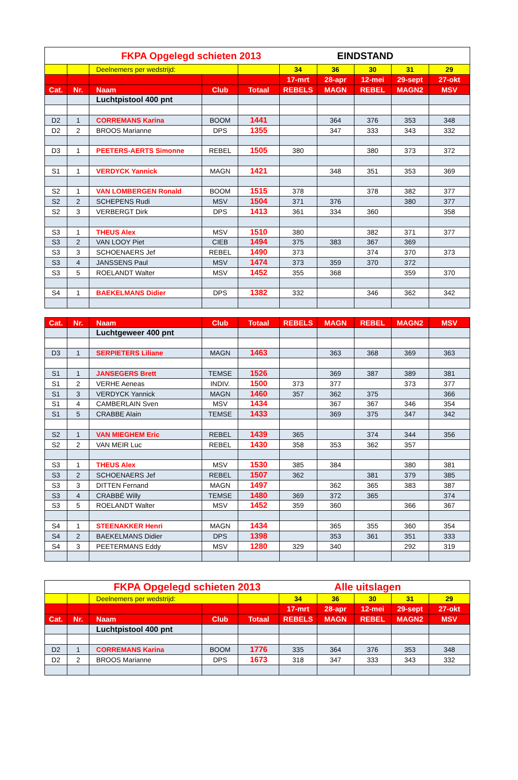| FKPA Opgelegd schieten 2013 EINDSTAND | | | | | | | | | |
| | | Deelnemers per wedstrijd: | | | 34 | 36 | 30 | 31 | 29 |
| | | | | | 17-mrt | 28-apr | 12-mei | 29-sept | 27-okt |
| Cat. | Nr. | Naam | Club | Totaal | REBELS | MAGN | REBEL | MAGN2 | MSV |
| | | Luchtpistool 400 pnt | | | | | | | |
| D2 | 1 | CORREMANS Karina | BOOM | 1441 | | 364 | 376 | 353 | 348 |
| D2 | 2 | BROOS Marianne | DPS | 1355 | | 347 | 333 | 343 | 332 |
| D3 | 1 | PEETERS-AERTS Simonne | REBEL | 1505 | 380 | | 380 | 373 | 372 |
| S1 | 1 | VERDYCK Yannick | MAGN | 1421 | | 348 | 351 | 353 | 369 |
| S2 | 1 | VAN LOMBERGEN Ronald | BOOM | 1515 | 378 | | 378 | 382 | 377 |
| S2 | 2 | SCHEPENS Rudi | MSV | 1504 | 371 | 376 | | 380 | 377 |
| S2 | 3 | VERBERGT Dirk | DPS | 1413 | 361 | 334 | 360 | | 358 |
| S3 | 1 | THEUS Alex | MSV | 1510 | 380 | | 382 | 371 | 377 |
| S3 | 2 | VAN LOOY Piet | CIEB | 1494 | 375 | 383 | 367 | 369 | |
| S3 | 3 | SCHOENAERS Jef | REBEL | 1490 | 373 | | 374 | 370 | 373 |
| S3 | 4 | JANSSENS Paul | MSV | 1474 | 373 | 359 | 370 | 372 | |
| S3 | 5 | ROELANDT Walter | MSV | 1452 | 355 | 368 | | 359 | 370 |
| S4 | 1 | BAEKELMANS Didier | DPS | 1382 | 332 | | 346 | 362 | 342 |
| Cat. | Nr. | Naam | Club | Totaal | REBELS | MAGN | REBEL | MAGN2 | MSV |
| --- | --- | --- | --- | --- | --- | --- | --- | --- | --- |
| | | Luchtgeweer 400 pnt | | | | | | | |
| D3 | 1 | SERPIETERS Liliane | MAGN | 1463 | | 363 | 368 | 369 | 363 |
| S1 | 1 | JANSEGERS Brett | TEMSE | 1526 | | 369 | 387 | 389 | 381 |
| S1 | 2 | VERHE Aeneas | INDIV. | 1500 | 373 | 377 | | 373 | 377 |
| S1 | 3 | VERDYCK Yannick | MAGN | 1460 | 357 | 362 | 375 | | 366 |
| S1 | 4 | CAMBERLAIN Sven | MSV | 1434 | | 367 | 367 | 346 | 354 |
| S1 | 5 | CRABBE Alain | TEMSE | 1433 | | 369 | 375 | 347 | 342 |
| S2 | 1 | VAN MIEGHEM Eric | REBEL | 1439 | 365 | | 374 | 344 | 356 |
| S2 | 2 | VAN MEIR Luc | REBEL | 1430 | 358 | 353 | 362 | 357 | |
| S3 | 1 | THEUS Alex | MSV | 1530 | 385 | 384 | | 380 | 381 |
| S3 | 2 | SCHOENAERS Jef | REBEL | 1507 | 362 | | 381 | 379 | 385 |
| S3 | 3 | DITTEN Fernand | MAGN | 1497 | | 362 | 365 | 383 | 387 |
| S3 | 4 | CRABBÉ Willy | TEMSE | 1480 | 369 | 372 | 365 | | 374 |
| S3 | 5 | ROELANDT Walter | MSV | 1452 | 359 | 360 | | 366 | 367 |
| S4 | 1 | STEENAKKER Henri | MAGN | 1434 | | 365 | 355 | 360 | 354 |
| S4 | 2 | BAEKELMANS Didier | DPS | 1398 | | 353 | 361 | 351 | 333 |
| S4 | 3 | PEETERMANS Eddy | MSV | 1280 | 329 | 340 | | 292 | 319 |
| FKPA Opgelegd schieten 2013 Alle uitslagen | | | | | | | | | |
| | | Deelnemers per wedstrijd: | | | 34 | 36 | 30 | 31 | 29 |
| | | | | | 17-mrt | 28-apr | 12-mei | 29-sept | 27-okt |
| Cat. | Nr. | Naam | Club | Totaal | REBELS | MAGN | REBEL | MAGN2 | MSV |
| | | Luchtpistool 400 pnt | | | | | | | |
| D2 | 1 | CORREMANS Karina | BOOM | 1776 | 335 | 364 | 376 | 353 | 348 |
| D2 | 2 | BROOS Marianne | DPS | 1673 | 318 | 347 | 333 | 343 | 332 |